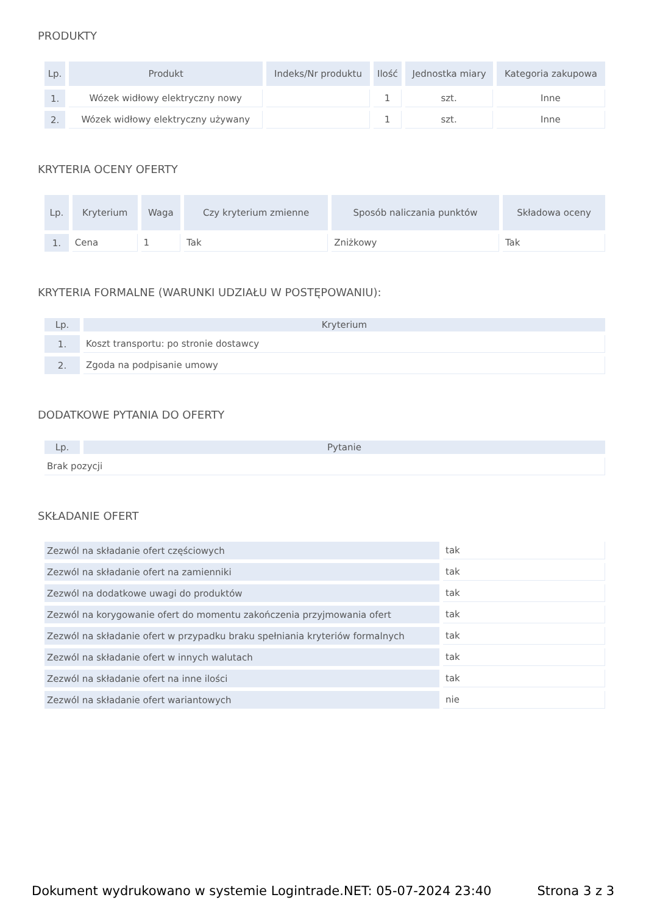PRODUKTY
| Lp. | Produkt | Indeks/Nr produktu | Ilość | Jednostka miary | Kategoria zakupowa |
| --- | --- | --- | --- | --- | --- |
| 1. | Wózek widłowy elektryczny nowy | | 1 | szt. | Inne |
| 2. | Wózek widłowy elektryczny używany | | 1 | szt. | Inne |
KRYTERIA OCENY OFERTY
| Lp. | Kryterium | Waga | Czy kryterium zmienne | Sposób naliczania punktów | Składowa oceny |
| --- | --- | --- | --- | --- | --- |
| 1. | Cena | 1 | Tak | Zniżkowy | Tak |
KRYTERIA FORMALNE (WARUNKI UDZIAŁU W POSTĘPOWANIU):
| Lp. | Kryterium |
| --- | --- |
| 1. | Koszt transportu: po stronie dostawcy |
| 2. | Zgoda na podpisanie umowy |
DODATKOWE PYTANIA DO OFERTY
| Lp. | Pytanie |
| --- | --- |
| Brak pozycji | |
SKŁADANIE OFERT
| Zezwól na składanie ofert częściowych | tak |
| Zezwól na składanie ofert na zamienniki | tak |
| Zezwól na dodatkowe uwagi do produktów | tak |
| Zezwól na korygowanie ofert do momentu zakończenia przyjmowania ofert | tak |
| Zezwól na składanie ofert w przypadku braku spełniania kryteriów formalnych | tak |
| Zezwól na składanie ofert w innych walutach | tak |
| Zezwól na składanie ofert na inne ilości | tak |
| Zezwól na składanie ofert wariantowych | nie |
Dokument wydrukowano w systemie Logintrade.NET: 05-07-2024 23:40 Strona 3 z 3